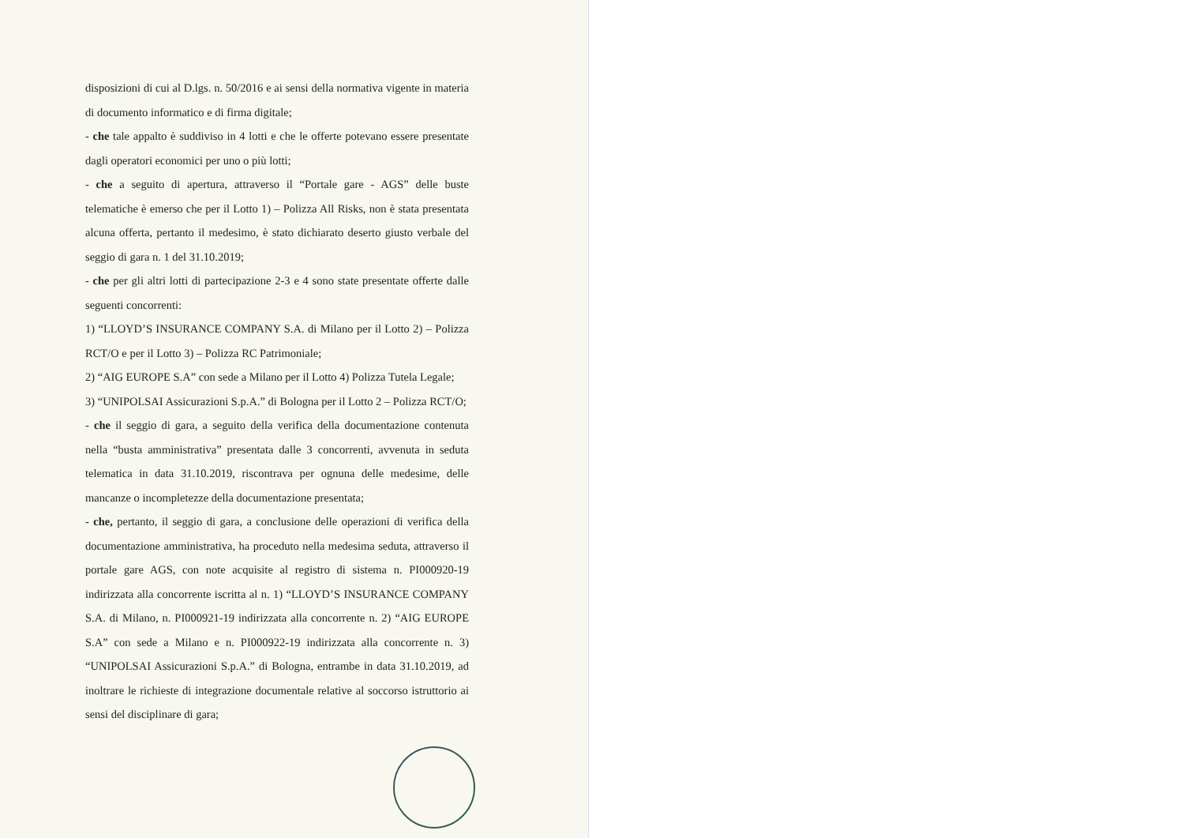disposizioni di cui al D.lgs. n. 50/2016 e ai sensi della normativa vigente in materia di documento informatico e di firma digitale;
- che tale appalto è suddiviso in 4 lotti e che le offerte potevano essere presentate dagli operatori economici per uno o più lotti;
- che a seguito di apertura, attraverso il “Portale gare - AGS” delle buste telematiche è emerso che per il Lotto 1) – Polizza All Risks, non è stata presentata alcuna offerta, pertanto il medesimo, è stato dichiarato deserto giusto verbale del seggio di gara n. 1 del 31.10.2019;
- che per gli altri lotti di partecipazione 2-3 e 4 sono state presentate offerte dalle seguenti concorrenti:
1) “LLOYD’S INSURANCE COMPANY S.A. di Milano per il Lotto 2) – Polizza RCT/O e per il Lotto 3) – Polizza RC Patrimoniale;
2) “AIG EUROPE S.A” con sede a Milano per il Lotto 4) Polizza Tutela Legale;
3) “UNIPOLSAI Assicurazioni S.p.A.” di Bologna per il Lotto 2 – Polizza RCT/O;
- che il seggio di gara, a seguito della verifica della documentazione contenuta nella “busta amministrativa” presentata dalle 3 concorrenti, avvenuta in seduta telematica in data 31.10.2019, riscontrava per ognuna delle medesime, delle mancanze o incompletezze della documentazione presentata;
- che, pertanto, il seggio di gara, a conclusione delle operazioni di verifica della documentazione amministrativa, ha proceduto nella medesima seduta, attraverso il portale gare AGS, con note acquisite al registro di sistema n. PI000920-19 indirizzata alla concorrente iscritta al n. 1) “LLOYD’S INSURANCE COMPANY S.A. di Milano, n. PI000921-19 indirizzata alla concorrente n. 2) “AIG EUROPE S.A” con sede a Milano e n. PI000922-19 indirizzata alla concorrente n. 3) “UNIPOLSAI Assicurazioni S.p.A.” di Bologna, entrambe in data 31.10.2019, ad inoltrare le richieste di integrazione documentale relative al soccorso istruttorio ai sensi del disciplinare di gara;